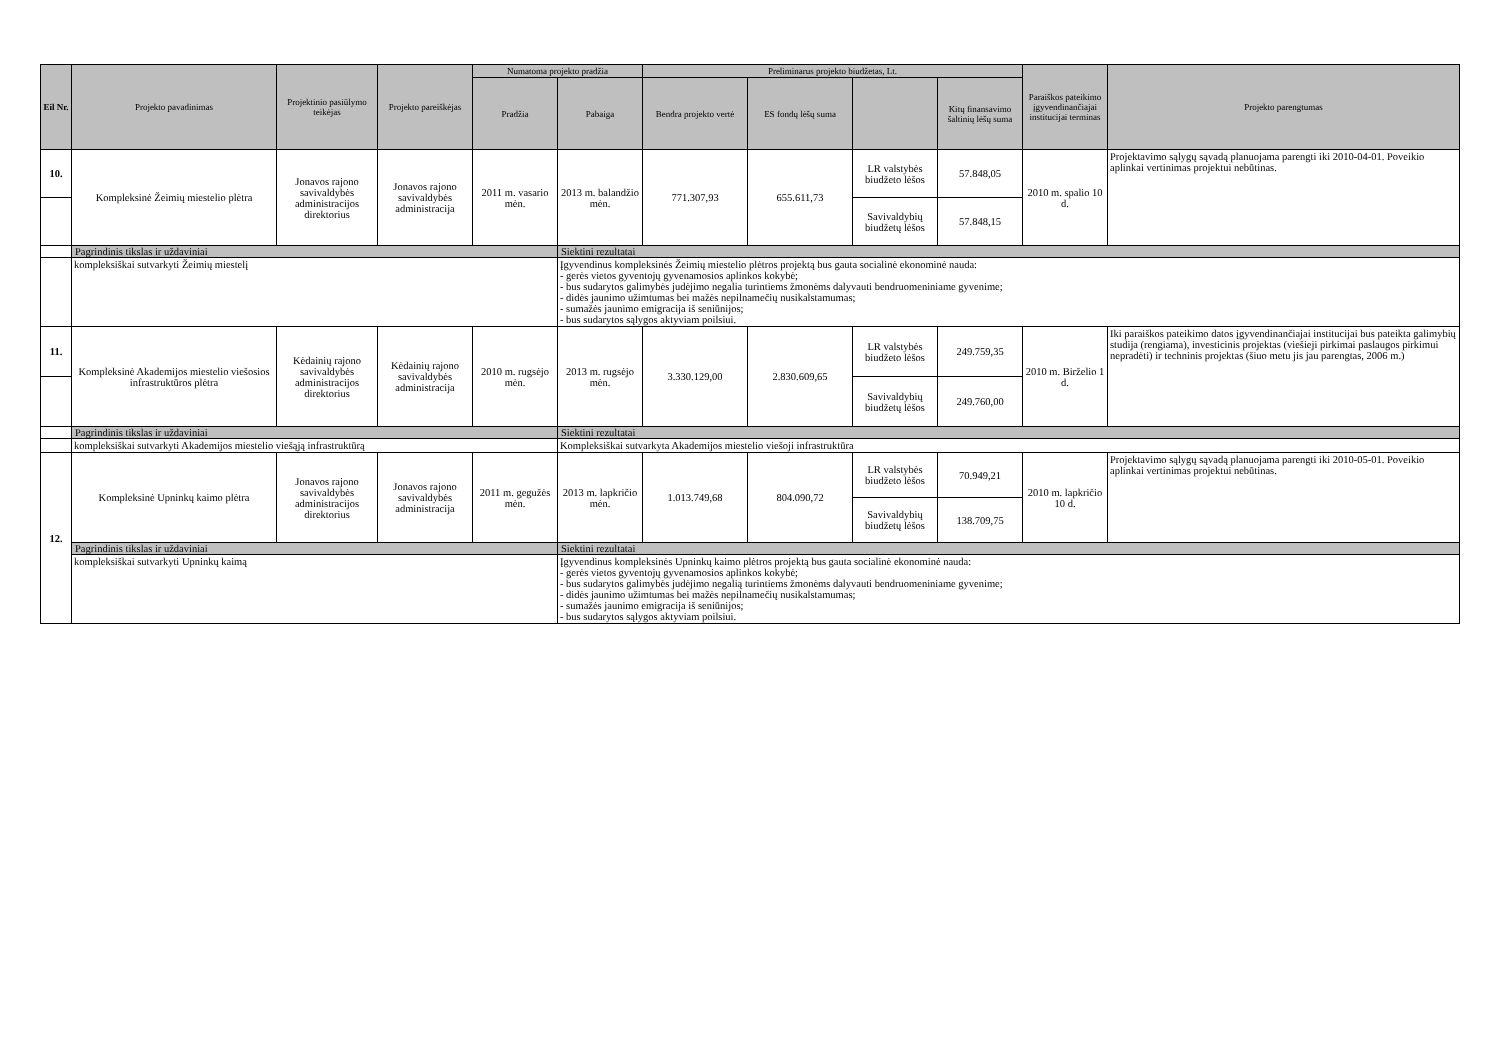| Eil Nr. | Projekto pavadinimas | Projektinio pasiūlymo teikėjas | Projekto pareiškėjas | Numatoma projekto pradžia | | Preliminarus projekto biudžetas, Lt. | | | | Paraiškos pateikimo įgyvendinančiajai institucijai terminas | Projekto parengtumas |
| --- | --- | --- | --- | --- | --- | --- | --- | --- | --- | --- | --- |
| | | | | Pradžia | Pabaiga | Bendra projekto vertė | ES fondų lėšų suma | | Kitų finansavimo šaltinių lėšų suma | | |
| 10. | Kompleksinė Žeimių miestelio plėtra | Jonavos rajono savivaldybės administracijos direktorius | Jonavos rajono savivaldybės administracija | 2011 m. vasario mėn. | 2013 m. balandžio mėn. | 771.307,93 | 655.611,73 | LR valstybės biudžeto lėšos | 57.848,05 | 2010 m. spalio 10 d. | Projektavimo sąlygų sąvadą planuojama parengti iki 2010-04-01. Poveikio aplinkai vertinimas projektui nebūtinas. |
| | | | | | | | | Savivaldybių biudžetų lėšos | 57.848,15 | | |
| | Pagrindinis tikslas ir uždaviniai | | | | Siektini rezultatai | | | | | | |
| | kompleksiškai sutvarkyti Žeimių miestelį | | | | Įgyvendinus kompleksinės Žeimių miestelio plėtros projektą bus gauta socialinė ekonominė nauda: - gerės vietos gyventojų gyvenamosios aplinkos kokybė; - bus sudarytos galimybės judėjimo negalia turintiems žmonėms dalyvauti bendruomeniniame gyvenime; - didės jaunimo užimtumas bei mažės nepilnamečių nusikalstamumas; - sumažės jaunimo emigracija iš seniūnijos; - bus sudarytos sąlygos aktyviam poilsiui. | | | | | | |
| 11. | Kompleksinė Akademijos miestelio viešosios infrastruktūros plėtra | Kėdainių rajono savivaldybės administracijos direktorius | Kėdainių rajono savivaldybės administracija | 2010 m. rugsėjo mėn. | 2013 m. rugsėjo mėn. | 3.330.129,00 | 2.830.609,65 | LR valstybės biudžeto lėšos | 249.759,35 | 2010 m. Birželio 1 d. | Iki paraiškos pateikimo datos įgyvendinančiajai institucijai bus pateikta galimybių studija (rengiama), investicinis projektas (viešieji pirkimai paslaugos pirkimui nepradėti) ir techninis projektas (šiuo metu jis jau parengtas, 2006 m.) |
| | | | | | | | | Savivaldybių biudžetų lėšos | 249.760,00 | | |
| | Pagrindinis tikslas ir uždaviniai | | | | Siektini rezultatai | | | | | | |
| | kompleksiškai sutvarkyti Akademijos miestelio viešąją infrastruktūrą | | | | Kompleksiškai sutvarkyta Akademijos miestelio viešoji infrastruktūra | | | | | | |
| 12. | Kompleksinė Upninkų kaimo plėtra | Jonavos rajono savivaldybės administracijos direktorius | Jonavos rajono savivaldybės administracija | 2011 m. gegužės mėn. | 2013 m. lapkričio mėn. | 1.013.749,68 | 804.090,72 | LR valstybės biudžeto lėšos | 70.949,21 | 2010 m. lapkričio 10 d. | Projektavimo sąlygų sąvadą planuojama parengti iki 2010-05-01. Poveikio aplinkai vertinimas projektui nebūtinas. |
| | | | | | | | | Savivaldybių biudžetų lėšos | 138.709,75 | | |
| | Pagrindinis tikslas ir uždaviniai | | | | Siektini rezultatai | | | | | | |
| | kompleksiškai sutvarkyti Upninkų kaimą | | | | Įgyvendinus kompleksinės Upninkų kaimo plėtros projektą bus gauta socialinė ekonominė nauda: - gerės vietos gyventojų gyvenamosios aplinkos kokybė; - bus sudarytos galimybės judėjimo negalią turintiems žmonėms dalyvauti bendruomeniniame gyvenime; - didės jaunimo užimtumas bei mažės nepilnamečių nusikalstamumas; - sumažės jaunimo emigracija iš seniūnijos; - bus sudarytos sąlygos aktyviam poilsiui. | | | | | | |